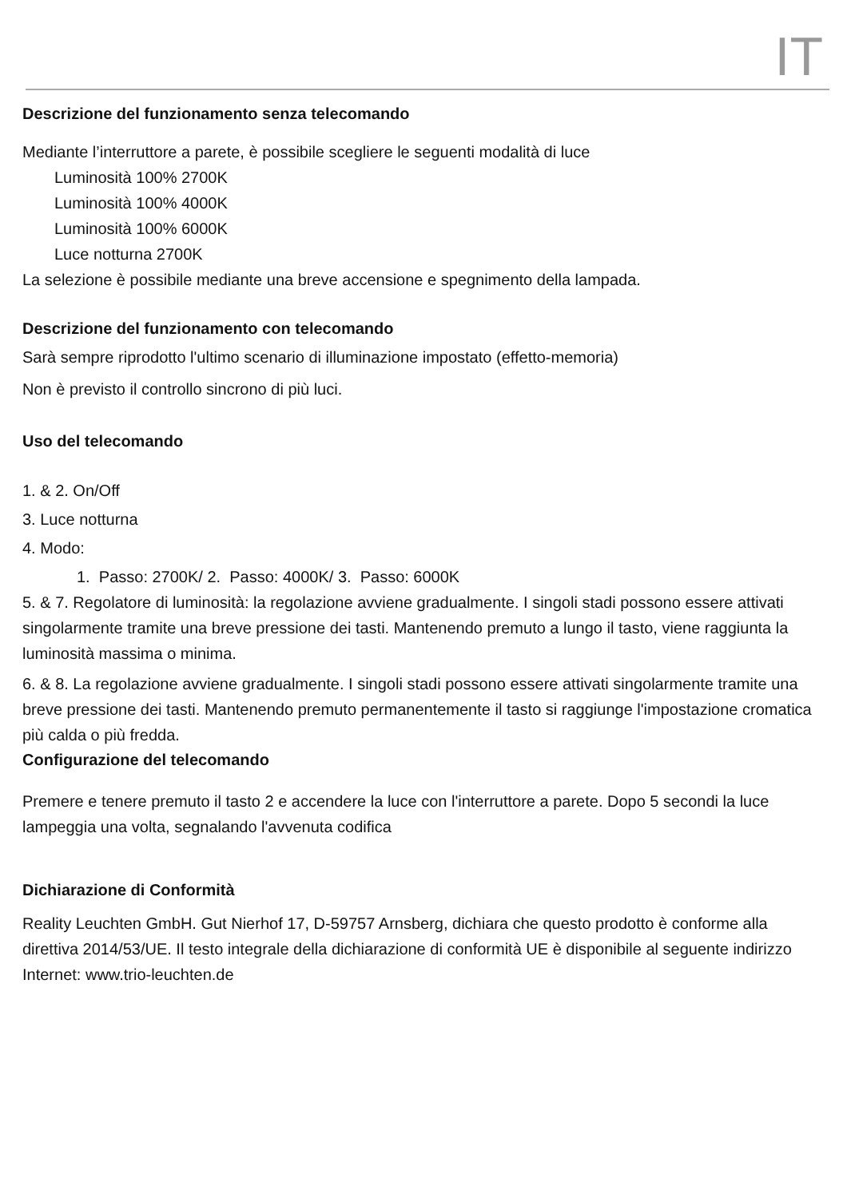IT
Descrizione del funzionamento senza telecomando
Mediante l’interruttore a parete, è possibile scegliere le seguenti modalità di luce
Luminosità 100% 2700K
Luminosità 100% 4000K
Luminosità 100% 6000K
Luce notturna 2700K
La selezione è possibile mediante una breve accensione e spegnimento della lampada.
Descrizione del funzionamento con telecomando
Sarà sempre riprodotto l'ultimo scenario di illuminazione impostato (effetto-memoria)
Non è previsto il controllo sincrono di più luci.
Uso del telecomando
1. & 2. On/Off
3. Luce notturna
4. Modo:
1. Passo: 2700K/ 2. Passo: 4000K/ 3. Passo: 6000K
5. & 7. Regolatore di luminosità: la regolazione avviene gradualmente. I singoli stadi possono essere attivati singolarmente tramite una breve pressione dei tasti. Mantenendo premuto a lungo il tasto, viene raggiunta la luminosità massima o minima.
6. & 8. La regolazione avviene gradualmente. I singoli stadi possono essere attivati singolarmente tramite una breve pressione dei tasti. Mantenendo premuto permanentemente il tasto si raggiunge l'impostazione cromatica più calda o più fredda.
Configurazione del telecomando
Premere e tenere premuto il tasto 2 e accendere la luce con l'interruttore a parete. Dopo 5 secondi la luce lampeggia una volta, segnalando l'avvenuta codifica
Dichiarazione di Conformità
Reality Leuchten GmbH. Gut Nierhof 17, D-59757 Arnsberg, dichiara che questo prodotto è conforme alla direttiva 2014/53/UE. Il testo integrale della dichiarazione di conformità UE è disponibile al seguente indirizzo Internet: www.trio-leuchten.de